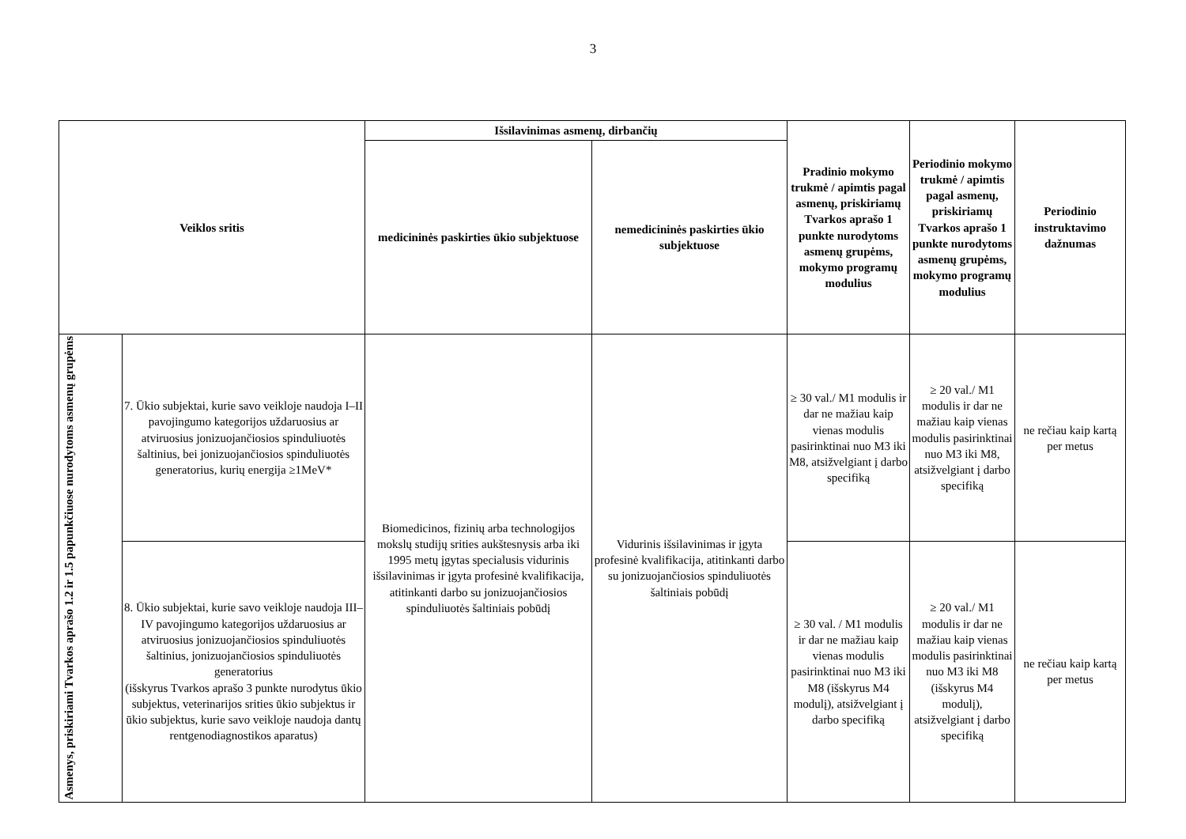3
| Veiklos sritis | | Išsilavinimas asmenų, dirbančių | | Pradinio mokymo trukmė / apimtis pagal asmenų, priskiriamų Tvarkos aprašo 1 punkte nurodytoms asmenų grupėms, mokymo programų modulius | Periodinio mokymo trukmė / apimtis pagal asmenų, priskiriamų Tvarkos aprašo 1 punkte nurodytoms asmenų grupėms, mokymo programų modulius | Periodinio instruktavimo dažnumas |
| --- | --- | --- | --- | --- | --- | --- |
| | | medicininės paskirties ūkio subjektuose | nemedicininės paskirties ūkio subjektuose | | | |
| Asmenys, priskiriami Tvarkos aprašo 1.2 ir 1.5 papunkčiuose nurodytoms asmenų grupėms | 7. Ūkio subjektai, kurie savo veikloje naudoja I–II pavojingumo kategorijos uždaruosius ar atviruosius jonizuojančiosios spinduliuotės šaltinius, bei jonizuojančiosios spinduliuotės generatorius, kurių energija ≥1MeV* | Biomedicinos, fizinių arba technologijos mokslų studijų srities aukštesnysis arba iki 1995 metų įgytas specialusis vidurinis išsilavinimas ir įgyta profesinė kvalifikacija, atitinkanti darbo su jonizuojančiosios spinduliuotės šaltiniais pobūdį | Vidurinis išsilavinimas ir įgyta profesinė kvalifikacija, atitinkanti darbo su jonizuojančiosios spinduliuotės šaltiniais pobūdį | ≥ 30 val./ M1 modulis ir dar ne mažiau kaip vienas modulis pasirinktinai nuo M3 iki M8, atsižvelgiant į darbo specifiką | ≥ 20 val./ M1 modulis ir dar ne mažiau kaip vienas modulis pasirinktinai nuo M3 iki M8, atsižvelgiant į darbo specifiką | ne rečiau kaip kartą per metus |
| | 8. Ūkio subjektai, kurie savo veikloje naudoja III–IV pavojingumo kategorijos uždaruosius ar atviruosius jonizuojančiosios spinduliuotės šaltinius, jonizuojančiosios spinduliuotės generatorius (išskyrus Tvarkos aprašo 3 punkte nurodytus ūkio subjektus, veterinarijos srities ūkio subjektus ir ūkio subjektus, kurie savo veikloje naudoja dantų rentgenodiagnostikos aparatus) | | | ≥ 30 val. / M1 modulis ir dar ne mažiau kaip vienas modulis pasirinktinai nuo M3 iki M8 (išskyrus M4 modulį), atsižvelgiant į darbo specifiką | ≥ 20 val./ M1 modulis ir dar ne mažiau kaip vienas modulis pasirinktinai nuo M3 iki M8 (išskyrus M4 modulį), atsižvelgiant į darbo specifiką | ne rečiau kaip kartą per metus |